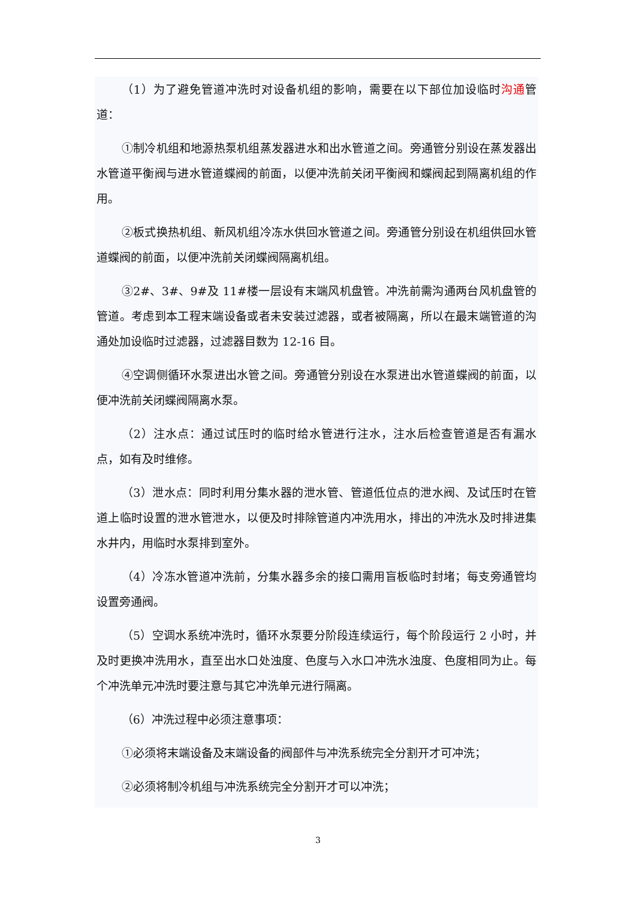（1）为了避免管道冲洗时对设备机组的影响，需要在以下部位加设临时沟通管道：
①制冷机组和地源热泵机组蒸发器进水和出水管道之间。旁通管分别设在蒸发器出水管道平衡阀与进水管道蝶阀的前面，以便冲洗前关闭平衡阀和蝶阀起到隔离机组的作用。
②板式换热机组、新风机组冷冻水供回水管道之间。旁通管分别设在机组供回水管道蝶阀的前面，以便冲洗前关闭蝶阀隔离机组。
③2#、3#、9#及 11#楼一层设有末端风机盘管。冲洗前需沟通两台风机盘管的管道。考虑到本工程末端设备或者未安装过滤器，或者被隔离，所以在最末端管道的沟通处加设临时过滤器，过滤器目数为 12-16 目。
④空调侧循环水泵进出水管之间。旁通管分别设在水泵进出水管道蝶阀的前面，以便冲洗前关闭蝶阀隔离水泵。
（2）注水点：通过试压时的临时给水管进行注水，注水后检查管道是否有漏水点，如有及时维修。
（3）泄水点：同时利用分集水器的泄水管、管道低位点的泄水阀、及试压时在管道上临时设置的泄水管泄水，以便及时排除管道内冲洗用水，排出的冲洗水及时排进集水井内，用临时水泵排到室外。
（4）冷冻水管道冲洗前，分集水器多余的接口需用盲板临时封堵；每支旁通管均设置旁通阀。
（5）空调水系统冲洗时，循环水泵要分阶段连续运行，每个阶段运行 2 小时，并及时更换冲洗用水，直至出水口处浊度、色度与入水口冲洗水浊度、色度相同为止。每个冲洗单元冲洗时要注意与其它冲洗单元进行隔离。
（6）冲洗过程中必须注意事项：
①必须将末端设备及末端设备的阀部件与冲洗系统完全分割开才可冲洗；
②必须将制冷机组与冲洗系统完全分割开才可以冲洗；
3